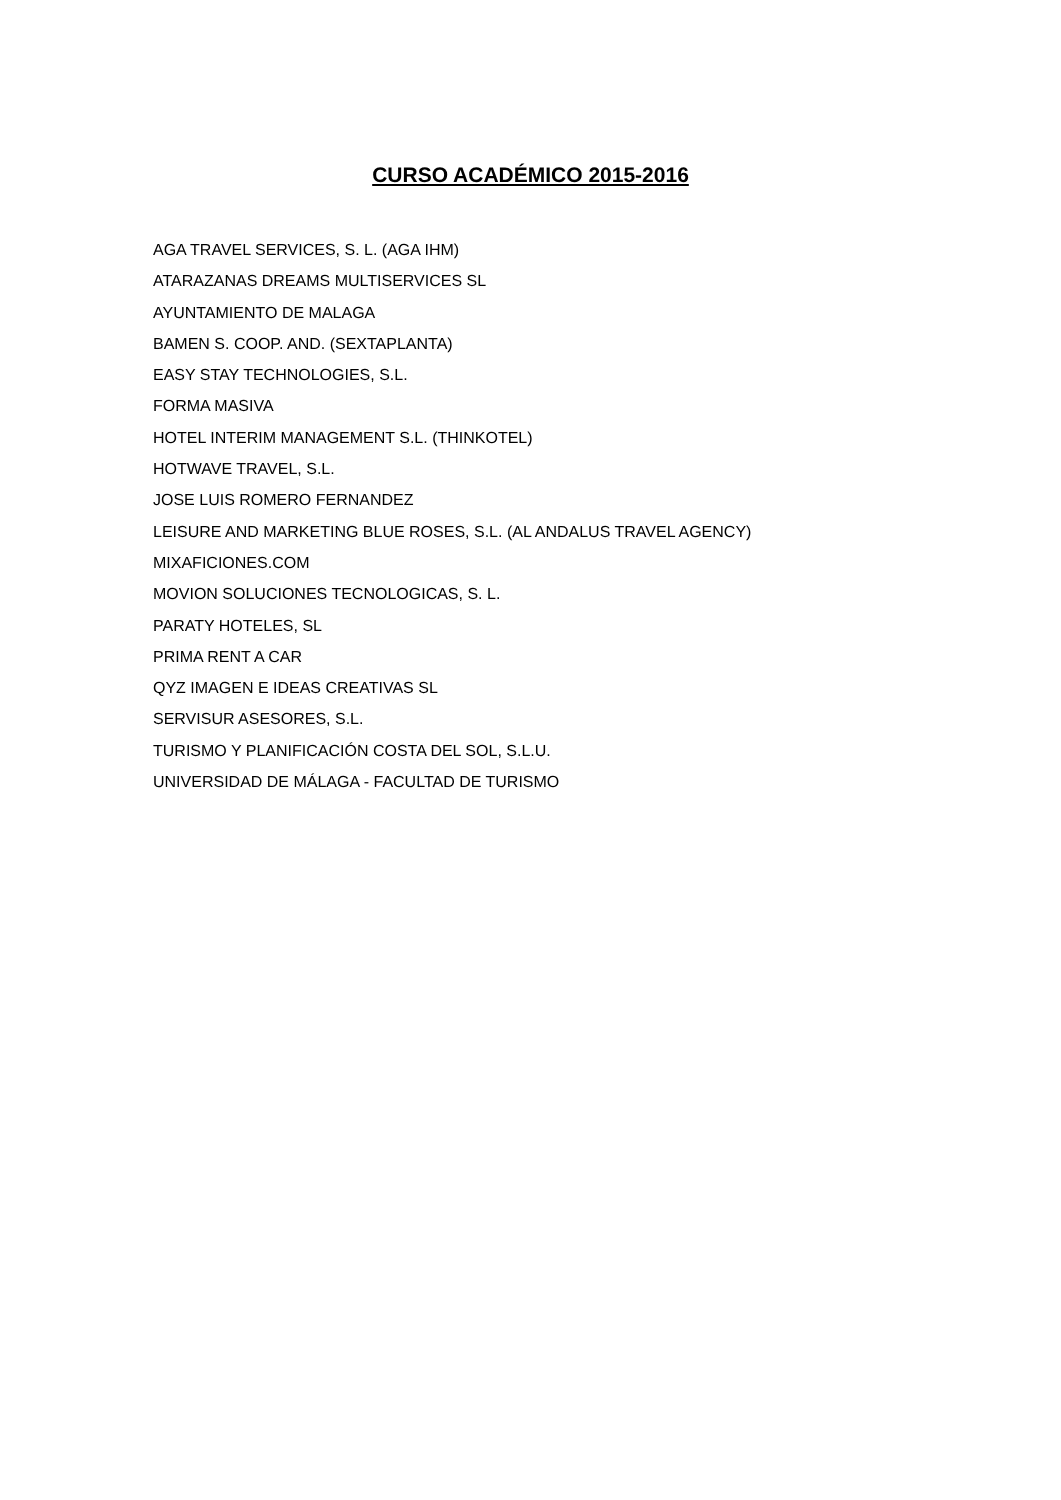CURSO ACADÉMICO 2015-2016
AGA TRAVEL SERVICES, S. L. (AGA IHM)
ATARAZANAS DREAMS MULTISERVICES SL
AYUNTAMIENTO DE MALAGA
BAMEN S. COOP. AND. (SEXTAPLANTA)
EASY STAY TECHNOLOGIES, S.L.
FORMA MASIVA
HOTEL INTERIM MANAGEMENT S.L. (THINKOTEL)
HOTWAVE TRAVEL, S.L.
JOSE LUIS ROMERO FERNANDEZ
LEISURE AND MARKETING BLUE ROSES, S.L. (AL ANDALUS TRAVEL AGENCY)
MIXAFICIONES.COM
MOVION SOLUCIONES TECNOLOGICAS, S. L.
PARATY HOTELES, SL
PRIMA RENT A CAR
QYZ IMAGEN E IDEAS CREATIVAS SL
SERVISUR ASESORES, S.L.
TURISMO Y PLANIFICACIÓN COSTA DEL SOL, S.L.U.
UNIVERSIDAD DE MÁLAGA - FACULTAD DE TURISMO